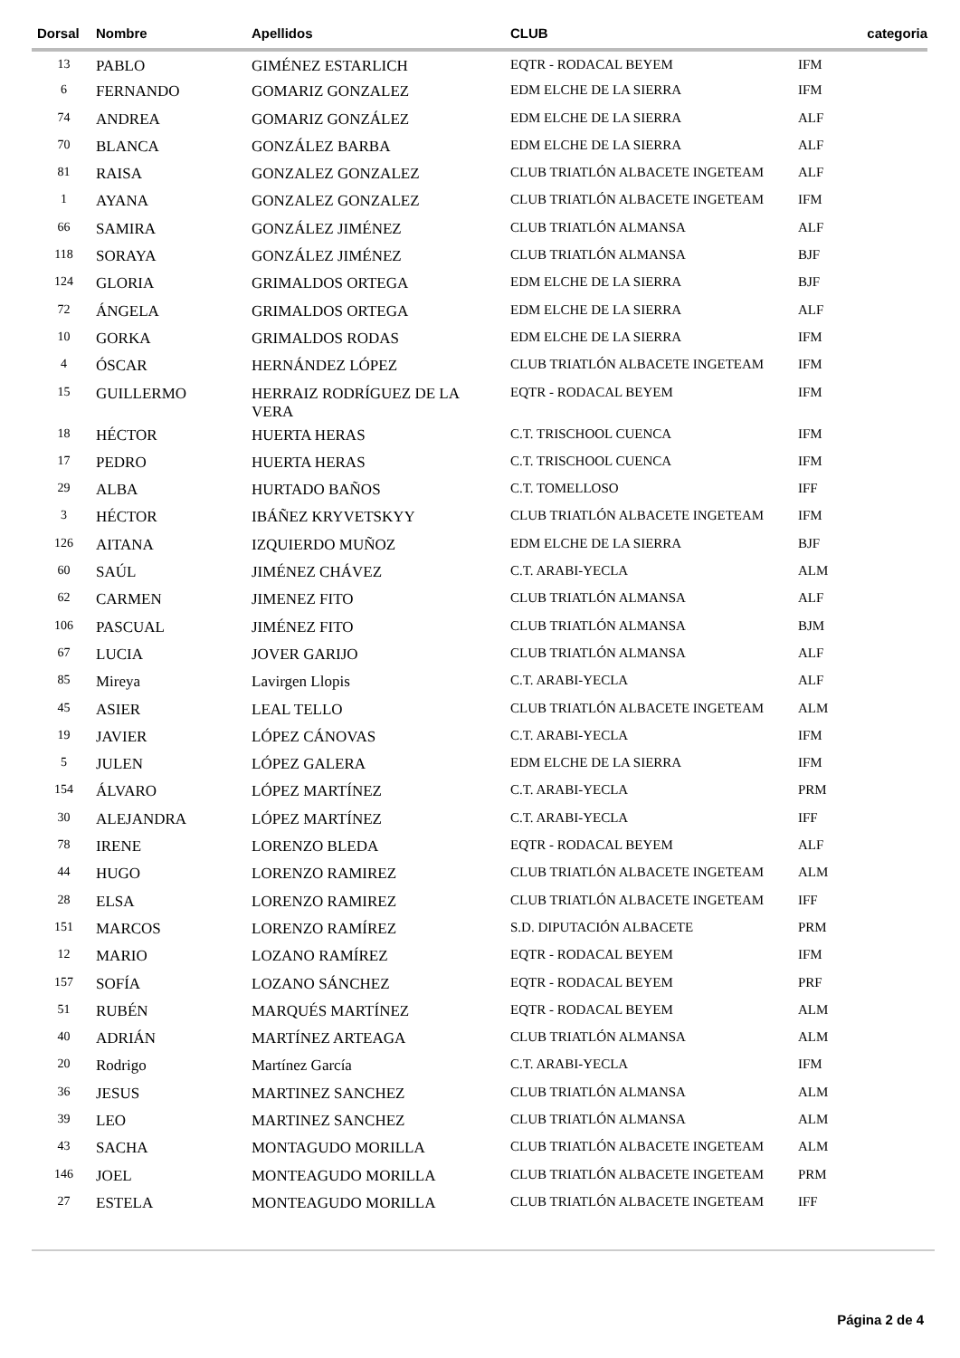| Dorsal | Nombre | Apellidos | CLUB | categoria |
| --- | --- | --- | --- | --- |
| 13 | PABLO | GIMÉNEZ ESTARLICH | EQTR - RODACAL BEYEM | IFM |
| 6 | FERNANDO | GOMARIZ GONZALEZ | EDM ELCHE DE LA SIERRA | IFM |
| 74 | ANDREA | GOMARIZ GONZÁLEZ | EDM ELCHE DE LA SIERRA | ALF |
| 70 | BLANCA | GONZÁLEZ BARBA | EDM ELCHE DE LA SIERRA | ALF |
| 81 | RAISA | GONZALEZ GONZALEZ | CLUB TRIATLÓN ALBACETE INGETEAM | ALF |
| 1 | AYANA | GONZALEZ GONZALEZ | CLUB TRIATLÓN ALBACETE INGETEAM | IFM |
| 66 | SAMIRA | GONZÁLEZ JIMÉNEZ | CLUB TRIATLÓN ALMANSA | ALF |
| 118 | SORAYA | GONZÁLEZ JIMÉNEZ | CLUB TRIATLÓN ALMANSA | BJF |
| 124 | GLORIA | GRIMALDOS ORTEGA | EDM ELCHE DE LA SIERRA | BJF |
| 72 | ÁNGELA | GRIMALDOS ORTEGA | EDM ELCHE DE LA SIERRA | ALF |
| 10 | GORKA | GRIMALDOS RODAS | EDM ELCHE DE LA SIERRA | IFM |
| 4 | ÓSCAR | HERNÁNDEZ LÓPEZ | CLUB TRIATLÓN ALBACETE INGETEAM | IFM |
| 15 | GUILLERMO | HERRAIZ RODRÍGUEZ DE LA VERA | EQTR - RODACAL BEYEM | IFM |
| 18 | HÉCTOR | HUERTA HERAS | C.T. TRISCHOOL CUENCA | IFM |
| 17 | PEDRO | HUERTA HERAS | C.T. TRISCHOOL CUENCA | IFM |
| 29 | ALBA | HURTADO BAÑOS | C.T. TOMELLOSO | IFF |
| 3 | HÉCTOR | IBÁÑEZ KRYVETSKYY | CLUB TRIATLÓN ALBACETE INGETEAM | IFM |
| 126 | AITANA | IZQUIERDO MUÑOZ | EDM ELCHE DE LA SIERRA | BJF |
| 60 | SAÚL | JIMÉNEZ CHÁVEZ | C.T. ARABI-YECLA | ALM |
| 62 | CARMEN | JIMENEZ FITO | CLUB TRIATLÓN ALMANSA | ALF |
| 106 | PASCUAL | JIMÉNEZ FITO | CLUB TRIATLÓN ALMANSA | BJM |
| 67 | LUCIA | JOVER GARIJO | CLUB TRIATLÓN ALMANSA | ALF |
| 85 | Mireya | Lavirgen Llopis | C.T. ARABI-YECLA | ALF |
| 45 | ASIER | LEAL TELLO | CLUB TRIATLÓN ALBACETE INGETEAM | ALM |
| 19 | JAVIER | LÓPEZ CÁNOVAS | C.T. ARABI-YECLA | IFM |
| 5 | JULEN | LÓPEZ GALERA | EDM ELCHE DE LA SIERRA | IFM |
| 154 | ÁLVARO | LÓPEZ MARTÍNEZ | C.T. ARABI-YECLA | PRM |
| 30 | ALEJANDRA | LÓPEZ MARTÍNEZ | C.T. ARABI-YECLA | IFF |
| 78 | IRENE | LORENZO BLEDA | EQTR - RODACAL BEYEM | ALF |
| 44 | HUGO | LORENZO RAMIREZ | CLUB TRIATLÓN ALBACETE INGETEAM | ALM |
| 28 | ELSA | LORENZO RAMIREZ | CLUB TRIATLÓN ALBACETE INGETEAM | IFF |
| 151 | MARCOS | LORENZO RAMÍREZ | S.D. DIPUTACIÓN ALBACETE | PRM |
| 12 | MARIO | LOZANO RAMÍREZ | EQTR - RODACAL BEYEM | IFM |
| 157 | SOFÍA | LOZANO SÁNCHEZ | EQTR - RODACAL BEYEM | PRF |
| 51 | RUBÉN | MARQUÉS MARTÍNEZ | EQTR - RODACAL BEYEM | ALM |
| 40 | ADRIÁN | MARTÍNEZ ARTEAGA | CLUB TRIATLÓN ALMANSA | ALM |
| 20 | Rodrigo | Martínez García | C.T. ARABI-YECLA | IFM |
| 36 | JESUS | MARTINEZ SANCHEZ | CLUB TRIATLÓN ALMANSA | ALM |
| 39 | LEO | MARTINEZ SANCHEZ | CLUB TRIATLÓN ALMANSA | ALM |
| 43 | SACHA | MONTAGUDO MORILLA | CLUB TRIATLÓN ALBACETE INGETEAM | ALM |
| 146 | JOEL | MONTEAGUDO MORILLA | CLUB TRIATLÓN ALBACETE INGETEAM | PRM |
| 27 | ESTELA | MONTEAGUDO MORILLA | CLUB TRIATLÓN ALBACETE INGETEAM | IFF |
Página 2 de 4